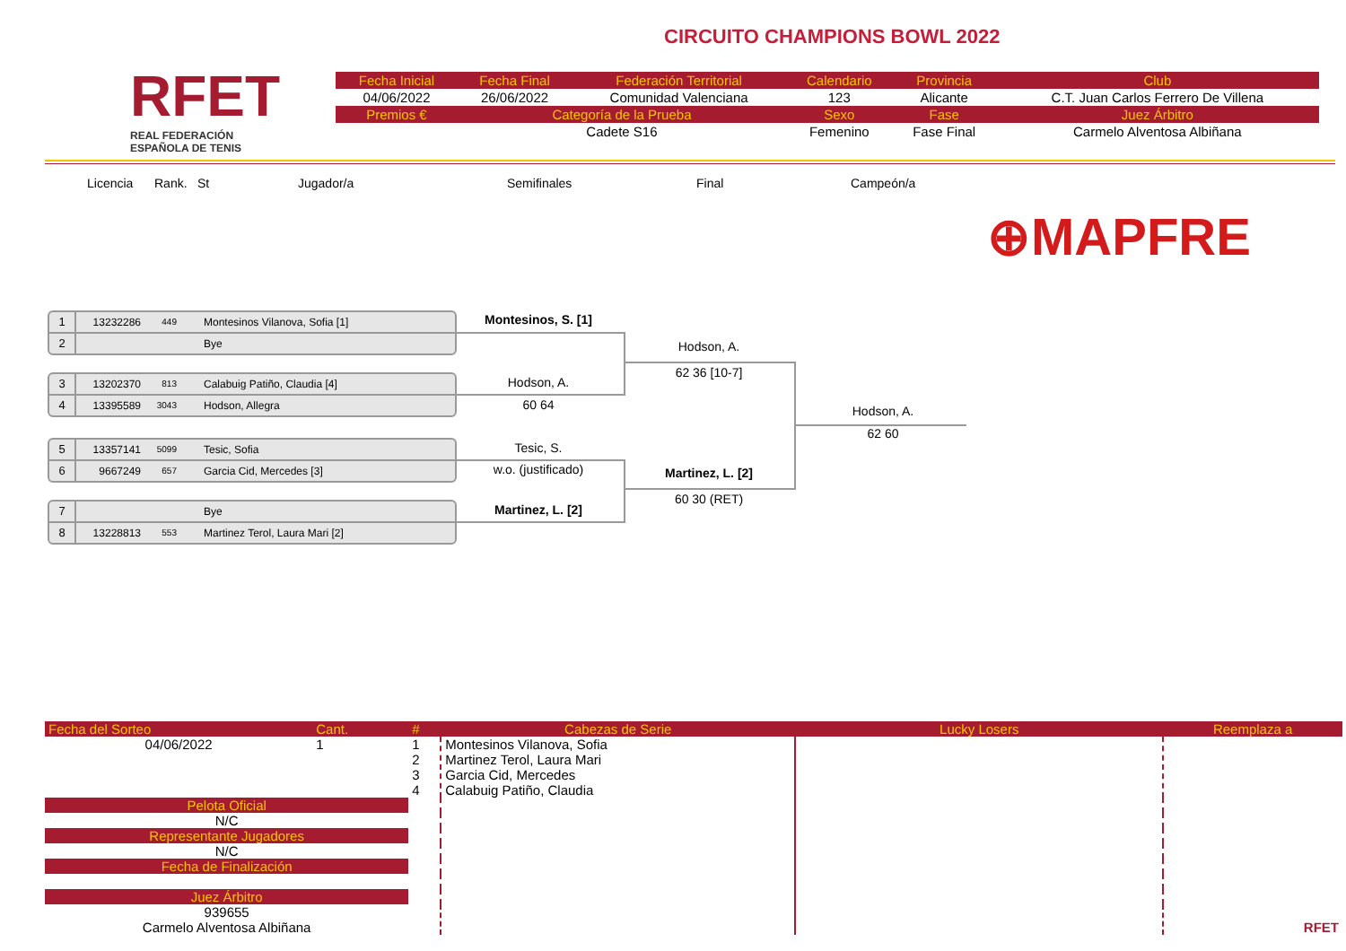RFET
REAL FEDERACIÓN
ESPAÑOLA DE TENIS
CIRCUITO CHAMPIONS BOWL 2022
| Fecha Inicial | Fecha Final | Federación Territorial | Calendario | Provincia | Club |
| 04/06/2022 | 26/06/2022 | Comunidad Valenciana | 123 | Alicante | C.T. Juan Carlos Ferrero De Villena |
| Premios € | Categoría de la Prueba | | Sexo | Fase | Juez Árbitro |
| | Cadete S16 | | Femenino | Fase Final | Carmelo Alventosa Albiñana |
Licencia Rank. St Jugador/a Semifinales Final Campeón/a
⊕MAPFRE
1 13232286 449 Montesinos Vilanova, Sofia [1]
2 Bye
3 13202370 813 Calabuig Patiño, Claudia [4]
4 13395589 3043 Hodson, Allegra
5 13357141 5099 Tesic, Sofia
6 9667249 657 Garcia Cid, Mercedes [3]
7 Bye
8 13228813 553 Martinez Terol, Laura Mari [2]
Montesinos, S. [1]
Hodson, A.
60 64
Tesic, S.
w.o. (justificado)
Martinez, L. [2]
Hodson, A.
62 36 [10-7]
Martinez, L. [2]
60 30 (RET)
Hodson, A.
62 60
| Fecha del Sorteo | Cant. | # | Cabezas de Serie | Lucky Losers | Reemplaza a |
| 04/06/2022 | 1 | 1 2 3 4 | Montesinos Vilanova, Sofia Martinez Terol, Laura Mari Garcia Cid, Mercedes Calabuig Patiño, Claudia | | RFET |
| Pelota Oficial | | | | | |
| N/C | | | | | |
| Representante Jugadores | | | | | |
| N/C | | | | | |
| Fecha de Finalización | | | | | |
| Juez Árbitro | | | | | |
| 939655 Carmelo Alventosa Albiñana | | | | | |